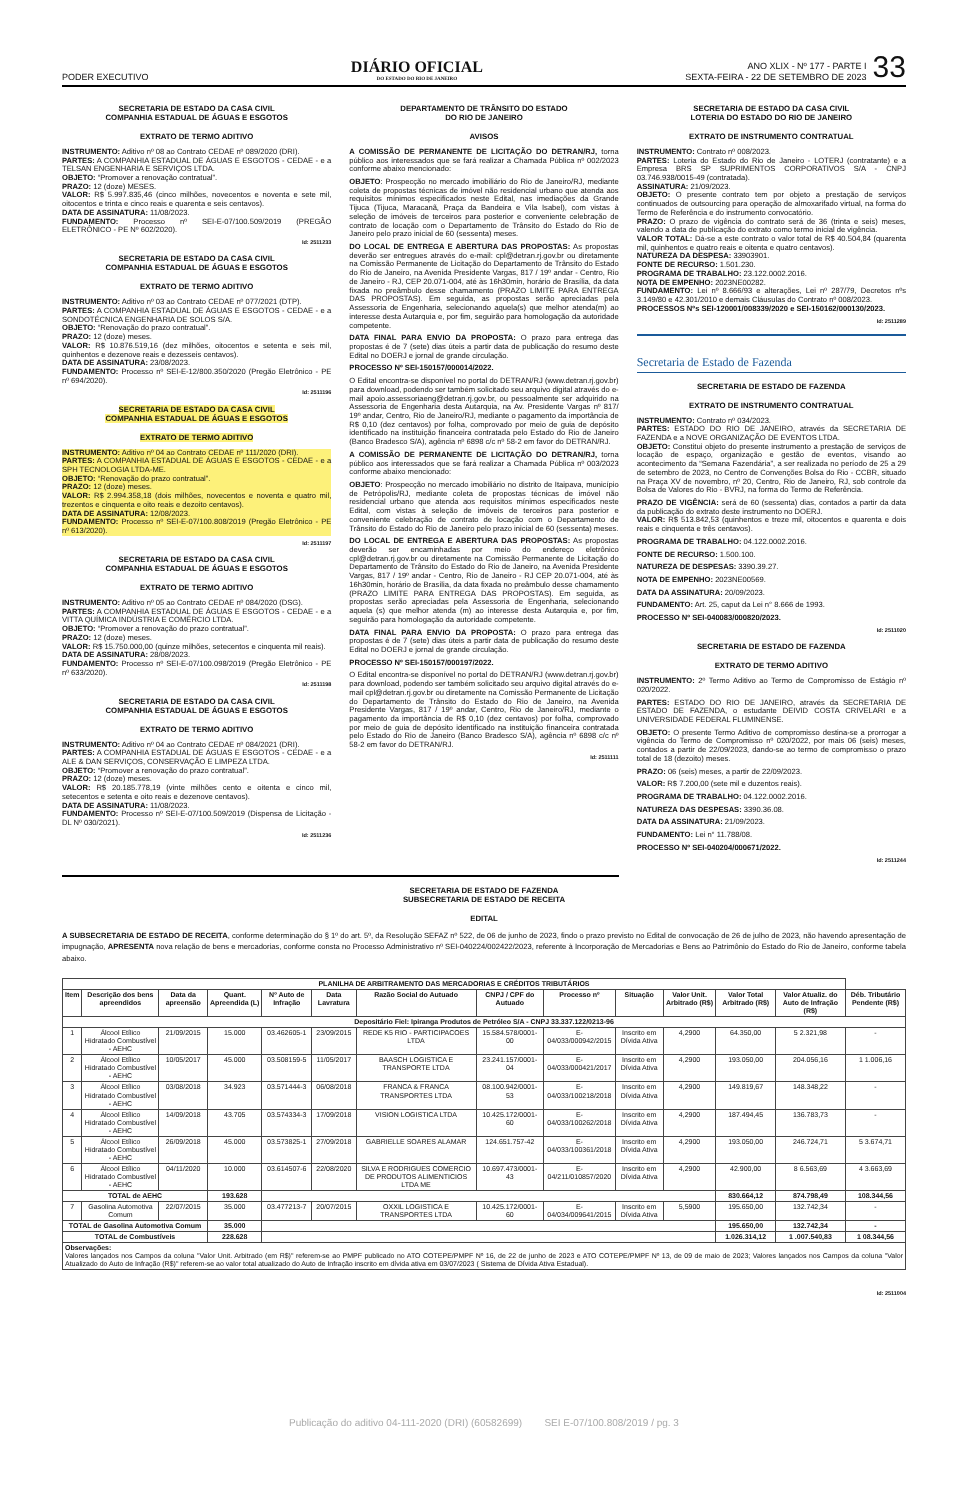PODER EXECUTIVO
DIÁRIO OFICIAL
DO ESTADO DO RIO DE JANEIRO
ANO XLIX - Nº 177 - PARTE I
SEXTA-FEIRA - 22 DE SETEMBRO DE 2023
33
SECRETARIA DE ESTADO DA CASA CIVIL
COMPANHIA ESTADUAL DE ÁGUAS E ESGOTOS
EXTRATO DE TERMO ADITIVO
INSTRUMENTO: Aditivo nº 08 ao Contrato CEDAE nº 089/2020 (DRI).
PARTES: A COMPANHIA ESTADUAL DE ÁGUAS E ESGOTOS - CEDAE - e a TELSAN ENGENHARIA E SERVIÇOS LTDA.
OBJETO: “Promover a renovação contratual”.
PRAZO: 12 (doze) MESES.
VALOR: R$ 5.997.835,46 (cinco milhões, novecentos e noventa e sete mil, oitocentos e trinta e cinco reais e quarenta e seis centavos).
DATA DE ASSINATURA: 11/08/2023.
FUNDAMENTO: Processo nº SEI-E-07/100.509/2019 (PREGÃO ELETRÔNICO - PE Nº 602/2020).
Id: 2511233
SECRETARIA DE ESTADO DA CASA CIVIL
COMPANHIA ESTADUAL DE ÁGUAS E ESGOTOS
EXTRATO DE TERMO ADITIVO
INSTRUMENTO: Aditivo nº 03 ao Contrato CEDAE nº 077/2021 (DTP).
PARTES: A COMPANHIA ESTADUAL DE ÁGUAS E ESGOTOS - CEDAE - e a SONDOTÉCNICA ENGENHARIA DE SOLOS S/A.
OBJETO: “Renovação do prazo contratual”.
PRAZO: 12 (doze) meses.
VALOR: R$ 10.876.519,16 (dez milhões, oitocentos e setenta e seis mil, quinhentos e dezenove reais e dezesseis centavos).
DATA DE ASSINATURA: 23/08/2023.
FUNDAMENTO: Processo nº SEI-E-12/800.350/2020 (Pregão Eletrônico - PE nº 694/2020).
Id: 2511196
SECRETARIA DE ESTADO DA CASA CIVIL
COMPANHIA ESTADUAL DE ÁGUAS E ESGOTOS
EXTRATO DE TERMO ADITIVO
INSTRUMENTO: Aditivo nº 04 ao Contrato CEDAE nº 111/2020 (DRI).
PARTES: A COMPANHIA ESTADUAL DE ÁGUAS E ESGOTOS - CEDAE - e a SPH TECNOLOGIA LTDA-ME.
OBJETO: “Renovação do prazo contratual”.
PRAZO: 12 (doze) meses.
VALOR: R$ 2.994.358,18 (dois milhões, novecentos e noventa e quatro mil, trezentos e cinquenta e oito reais e dezoito centavos).
DATA DE ASSINATURA: 12/08/2023.
FUNDAMENTO: Processo nº SEI-E-07/100.808/2019 (Pregão Eletrônico - PE nº 613/2020).
Id: 2511197
SECRETARIA DE ESTADO DA CASA CIVIL
COMPANHIA ESTADUAL DE ÁGUAS E ESGOTOS
EXTRATO DE TERMO ADITIVO
INSTRUMENTO: Aditivo nº 05 ao Contrato CEDAE nº 084/2020 (DSG).
PARTES: A COMPANHIA ESTADUAL DE ÁGUAS E ESGOTOS - CEDAE - e a VITTA QUÍMICA INDÚSTRIA E COMÉRCIO LTDA.
OBJETO: “Promover a renovação do prazo contratual”.
PRAZO: 12 (doze) meses.
VALOR: R$ 15.750.000,00 (quinze milhões, setecentos e cinquenta mil reais).
DATA DE ASSINATURA: 28/08/2023.
FUNDAMENTO: Processo nº SEI-E-07/100.098/2019 (Pregão Eletrônico - PE nº 633/2020).
Id: 2511198
SECRETARIA DE ESTADO DA CASA CIVIL
COMPANHIA ESTADUAL DE ÁGUAS E ESGOTOS
EXTRATO DE TERMO ADITIVO
INSTRUMENTO: Aditivo nº 04 ao Contrato CEDAE nº 084/2021 (DRI).
PARTES: A COMPANHIA ESTADUAL DE ÁGUAS E ESGOTOS - CEDAE - e a ALE & DAN SERVIÇOS, CONSERVAÇÃO E LIMPEZA LTDA.
OBJETO: “Promover a renovação do prazo contratual”.
PRAZO: 12 (doze) meses.
VALOR: R$ 20.185.778,19 (vinte milhões cento e oitenta e cinco mil, setecentos e setenta e oito reais e dezenove centavos).
DATA DE ASSINATURA: 11/08/2023.
FUNDAMENTO: Processo nº SEI-E-07/100.509/2019 (Dispensa de Licitação - DL Nº 030/2021).
Id: 2511236
DEPARTAMENTO DE TRÂNSITO DO ESTADO
DO RIO DE JANEIRO
AVISOS
A COMISSÃO DE PERMANENTE DE LICITAÇÃO DO DETRAN/RJ, torna público aos interessados que se fará realizar a Chamada Pública nº 002/2023 conforme abaixo mencionado:
OBJETO: Prospecção no mercado imobiliário do Rio de Janeiro/RJ, mediante coleta de propostas técnicas de imóvel não residencial urbano que atenda aos requisitos mínimos especificados neste Edital, nas imediações da Grande Tijuca (Tijuca, Maracanã, Praça da Bandeira e Vila Isabel), com vistas à seleção de imóveis de terceiros para posterior e conveniente celebração de contrato de locação com o Departamento de Trânsito do Estado do Rio de Janeiro pelo prazo inicial de 60 (sessenta) meses.
DO LOCAL DE ENTREGA E ABERTURA DAS PROPOSTAS: As propostas deverão ser entregues através do e-mail: cpl@detran.rj.gov.br ou diretamente na Comissão Permanente de Licitação do Departamento de Trânsito do Estado do Rio de Janeiro, na Avenida Presidente Vargas, 817 / 19º andar - Centro, Rio de Janeiro - RJ, CEP 20.071-004, até às 16h30min, horário de Brasília, da data fixada no preâmbulo desse chamamento (PRAZO LIMITE PARA ENTREGA DAS PROPOSTAS). Em seguida, as propostas serão apreciadas pela Assessoria de Engenharia, selecionando aquela(s) que melhor atenda(m) ao interesse desta Autarquia e, por fim, seguirão para homologação da autoridade competente.
DATA FINAL PARA ENVIO DA PROPOSTA: O prazo para entrega das propostas é de 7 (sete) dias úteis a partir data de publicação do resumo deste Edital no DOERJ e jornal de grande circulação.
PROCESSO Nº SEI-150157/000014/2022.
O Edital encontra-se disponível no portal do DETRAN/RJ (www.detran.rj.gov.br) para download, podendo ser também solicitado seu arquivo digital através do e-mail apoio.assessoriaeng@detran.rj.gov.br, ou pessoalmente ser adquirido na Assessoria de Engenharia desta Autarquia, na Av. Presidente Vargas nº 817/ 19º andar, Centro, Rio de Janeiro/RJ, mediante o pagamento da importância de R$ 0,10 (dez centavos) por folha, comprovado por meio de guia de depósito identificado na instituição financeira contratada pelo Estado do Rio de Janeiro (Banco Bradesco S/A), agência nº 6898 c/c nº 58-2 em favor do DETRAN/RJ.
A COMISSÃO DE PERMANENTE DE LICITAÇÃO DO DETRAN/RJ, torna público aos interessados que se fará realizar a Chamada Pública nº 003/2023 conforme abaixo mencionado:
OBJETO: Prospecção no mercado imobiliário no distrito de Itaipava, município de Petrópolis/RJ, mediante coleta de propostas técnicas de imóvel não residencial urbano que atenda aos requisitos mínimos especificados neste Edital, com vistas à seleção de imóveis de terceiros para posterior e conveniente celebração de contrato de locação com o Departamento de Trânsito do Estado do Rio de Janeiro pelo prazo inicial de 60 (sessenta) meses.
DO LOCAL DE ENTREGA E ABERTURA DAS PROPOSTAS: As propostas deverão ser encaminhadas por meio do endereço eletrônico cpl@detran.rj.gov.br ou diretamente na Comissão Permanente de Licitação do Departamento de Trânsito do Estado do Rio de Janeiro, na Avenida Presidente Vargas, 817 / 19º andar - Centro, Rio de Janeiro - RJ CEP 20.071-004, até às 16h30min, horário de Brasília, da data fixada no preâmbulo desse chamamento (PRAZO LIMITE PARA ENTREGA DAS PROPOSTAS). Em seguida, as propostas serão apreciadas pela Assessoria de Engenharia, selecionando aquela (s) que melhor atenda (m) ao interesse desta Autarquia e, por fim, seguirão para homologação da autoridade competente.
DATA FINAL PARA ENVIO DA PROPOSTA: O prazo para entrega das propostas é de 7 (sete) dias úteis a partir data de publicação do resumo deste Edital no DOERJ e jornal de grande circulação.
PROCESSO Nº SEI-150157/000197/2022.
O Edital encontra-se disponível no portal do DETRAN/RJ (www.detran.rj.gov.br) para download, podendo ser também solicitado seu arquivo digital através do e-mail cpl@detran.rj.gov.br ou diretamente na Comissão Permanente de Licitação do Departamento de Trânsito do Estado do Rio de Janeiro, na Avenida Presidente Vargas, 817 / 19º andar, Centro, Rio de Janeiro/RJ, mediante o pagamento da importância de R$ 0,10 (dez centavos) por folha, comprovado por meio de guia de depósito identificado na instituição financeira contratada pelo Estado do Rio de Janeiro (Banco Bradesco S/A), agência nº 6898 c/c nº 58-2 em favor do DETRAN/RJ.
Id: 2511111
SECRETARIA DE ESTADO DA CASA CIVIL
LOTERIA DO ESTADO DO RIO DE JANEIRO
EXTRATO DE INSTRUMENTO CONTRATUAL
INSTRUMENTO: Contrato nº 008/2023.
PARTES: Loteria do Estado do Rio de Janeiro - LOTERJ (contratante) e a Empresa BRS SP SUPRIMENTOS CORPORATIVOS S/A - CNPJ 03.746.938/0015-49 (contratada).
ASSINATURA: 21/09/2023.
OBJETO: O presente contrato tem por objeto a prestação de serviços continuados de outsourcing para operação de almoxarifado virtual, na forma do Termo de Referência e do instrumento convocatório.
PRAZO: O prazo de vigência do contrato será de 36 (trinta e seis) meses, valendo a data de publicação do extrato como termo inicial de vigência.
VALOR TOTAL: Dá-se a este contrato o valor total de R$ 40.504,84 (quarenta mil, quinhentos e quatro reais e oitenta e quatro centavos).
NATUREZA DA DESPESA: 33903901.
FONTE DE RECURSO: 1.501.230.
PROGRAMA DE TRABALHO: 23.122.0002.2016.
NOTA DE EMPENHO: 2023NE00282.
FUNDAMENTO: Lei nº 8.666/93 e alterações, Lei nº 287/79, Decretos nºs 3.149/80 e 42.301/2010 e demais Cláusulas do Contrato nº 008/2023.
PROCESSOS Nºs SEI-120001/008339/2020 e SEI-150162/000130/2023.
Id: 2511289
Secretaria de Estado de Fazenda
SECRETARIA DE ESTADO DE FAZENDA
EXTRATO DE INSTRUMENTO CONTRATUAL
INSTRUMENTO: Contrato nº 034/2023.
PARTES: ESTADO DO RIO DE JANEIRO, através da SECRETARIA DE FAZENDA e a NOVE ORGANIZAÇÃO DE EVENTOS LTDA.
OBJETO: Constitui objeto do presente instrumento a prestação de serviços de locação de espaço, organização e gestão de eventos, visando ao acontecimento da “Semana Fazendária”, a ser realizada no período de 25 a 29 de setembro de 2023, no Centro de Convenções Bolsa do Rio - CCBR, situado na Praça XV de novembro, nº 20, Centro, Rio de Janeiro, RJ, sob controle da Bolsa de Valores do Rio - BVRJ, na forma do Termo de Referência.
PRAZO DE VIGÊNCIA: será de 60 (sessenta) dias, contados a partir da data da publicação do extrato deste instrumento no DOERJ.
VALOR: R$ 513.842,53 (quinhentos e treze mil, oitocentos e quarenta e dois reais e cinquenta e três centavos).
PROGRAMA DE TRABALHO: 04.122.0002.2016.
FONTE DE RECURSO: 1.500.100.
NATUREZA DE DESPESAS: 3390.39.27.
NOTA DE EMPENHO: 2023NE00569.
DATA DA ASSINATURA: 20/09/2023.
FUNDAMENTO: Art. 25, caput da Lei n° 8.666 de 1993.
PROCESSO Nº SEI-040083/000820/2023.
Id: 2511020
SECRETARIA DE ESTADO DE FAZENDA
EXTRATO DE TERMO ADITIVO
INSTRUMENTO: 2º Termo Aditivo ao Termo de Compromisso de Estágio nº 020/2022.
PARTES: ESTADO DO RIO DE JANEIRO, através da SECRETARIA DE ESTADO DE FAZENDA, o estudante DEIVID COSTA CRIVELARI e a UNIVERSIDADE FEDERAL FLUMINENSE.
OBJETO: O presente Termo Aditivo de compromisso destina-se a prorrogar a vigência do Termo de Compromisso nº 020/2022, por mais 06 (seis) meses, contados a partir de 22/09/2023, dando-se ao termo de compromisso o prazo total de 18 (dezoito) meses.
PRAZO: 06 (seis) meses, a partir de 22/09/2023.
VALOR: R$ 7.200,00 (sete mil e duzentos reais).
PROGRAMA DE TRABALHO: 04.122.0002.2016.
NATUREZA DAS DESPESAS: 3390.36.08.
DATA DA ASSINATURA: 21/09/2023.
FUNDAMENTO: Lei n° 11.788/08.
PROCESSO Nº SEI-040204/000671/2022.
Id: 2511244
SECRETARIA DE ESTADO DE FAZENDA
SUBSECRETARIA DE ESTADO DE RECEITA
EDITAL
A SUBSECRETARIA DE ESTADO DE RECEITA, conforme determinação do § 1º do art. 5º, da Resolução SEFAZ nº 522, de 06 de junho de 2023, findo o prazo previsto no Edital de convocação de 26 de julho de 2023, não havendo apresentação de impugnação, APRESENTA nova relação de bens e mercadorias, conforme consta no Processo Administrativo nº SEI-040224/002422/2023, referente à Incorporação de Mercadorias e Bens ao Patrimônio do Estado do Rio de Janeiro, conforme tabela abaixo.
| PLANILHA DE ARBITRAMENTO DAS MERCADORIAS E CRÉDITOS TRIBUTÁRIOS | | | | | | | | | | | | | |
| --- | --- | --- | --- | --- | --- | --- | --- | --- | --- | --- | --- | --- | --- |
| Item | Descrição dos bens apreendidos | Data da apreensão | Quant. Apreendida (L) | Nº Auto de Infração | Data Lavratura | Razão Social do Autuado | CNPJ / CPF do Autuado | Processo nº | Situação | Valor Unit. Arbitrado (R$) | Valor Total Arbitrado (R$) | Valor Atualiz. do Auto de Infração (R$) | Déb. Tributário Pendente (R$) |
| Depositário Fiel: Ipiranga Produtos de Petróleo S/A - CNPJ 33.337.122/0213-96 | | | | | | | | | | | | | |
| 1 | Álcool Etílico Hidratado Combustível - AEHC | 21/09/2015 | 15.000 | 03.462605-1 | 23/09/2015 | REDE K5 RIO - PARTICIPACOES LTDA | 15.584.578/0001-00 | E-04/033/000942/2015 | Inscrito em Dívida Ativa | 4,2900 | 64.350,00 | 5 2.321,98 | - |
| 2 | Álcool Etílico Hidratado Combustível - AEHC | 10/05/2017 | 45.000 | 03.508159-5 | 11/05/2017 | BAASCH LOGISTICA E TRANSPORTE LTDA | 23.241.157/0001-04 | E-04/033/000421/2017 | Inscrito em Dívida Ativa | 4,2900 | 193.050,00 | 204.056,16 | 1 1.006,16 |
| 3 | Álcool Etílico Hidratado Combustível - AEHC | 03/08/2018 | 34.923 | 03.571444-3 | 06/08/2018 | FRANCA & FRANCA TRANSPORTES LTDA | 08.100.942/0001-53 | E-04/033/100218/2018 | Inscrito em Dívida Ativa | 4,2900 | 149.819,67 | 148.348,22 | - |
| 4 | Álcool Etílico Hidratado Combustível - AEHC | 14/09/2018 | 43.705 | 03.574334-3 | 17/09/2018 | VISION LOGISTICA LTDA | 10.425.172/0001-60 | E-04/033/100262/2018 | Inscrito em Dívida Ativa | 4,2900 | 187.494,45 | 136.783,73 | - |
| 5 | Álcool Etílico Hidratado Combustível - AEHC | 26/09/2018 | 45.000 | 03.573825-1 | 27/09/2018 | GABRIELLE SOARES ALAMAR | 124.651.757-42 | E-04/033/100361/2018 | Inscrito em Dívida Ativa | 4,2900 | 193.050,00 | 246.724,71 | 5 3.674,71 |
| 6 | Álcool Etílico Hidratado Combustível - AEHC | 04/11/2020 | 10.000 | 03.614507-6 | 22/08/2020 | SILVA E RODRIGUES COMERCIO DE PRODUTOS ALIMENTICIOS LTDA ME | 10.697.473/0001-43 | E-04/211/010857/2020 | Inscrito em Dívida Ativa | 4,2900 | 42.900,00 | 8 6.563,69 | 4 3.663,69 |
| TOTAL de AEHC | | | 193.628 | | | | | | | | 830.664,12 | 874.798,49 | 108.344,56 |
| 7 | Gasolina Automotiva Comum | 22/07/2015 | 35.000 | 03.477213-7 | 20/07/2015 | OXXIL LOGISTICA E TRANSPORTES LTDA | 10.425.172/0001-60 | E-04/034/009641/2015 | Inscrito em Dívida Ativa | 5,5900 | 195.650,00 | 132.742,34 | - |
| TOTAL de Gasolina Automotiva Comum | | | 35.000 | | | | | | | | 195.650,00 | 132.742,34 | - |
| TOTAL de Combustíveis | | | 228.628 | | | | | | | | 1.026.314,12 | 1 .007.540,83 | 1 08.344,56 |
| Observações: Valores lançados nos Campos da coluna "Valor Unit. Arbitrado (em R$)" referem-se ao PMPF publicado no ATO COTEPE/PMPF Nº 16, de 22 de junho de 2023 e ATO COTEPE/PMPF Nº 13, de 09 de maio de 2023; Valores lançados nos Campos da coluna "Valor Atualizado do Auto de Infração (R$)" referem-se ao valor total atualizado do Auto de Infração inscrito em dívida ativa em 03/07/2023 ( Sistema de Dívida Ativa Estadual). | | | | | | | | | | | | | |
Id: 2511004
Publicação do aditivo 04-111-2020 (DRI) (60582699) SEI E-07/100.808/2019 / pg. 3